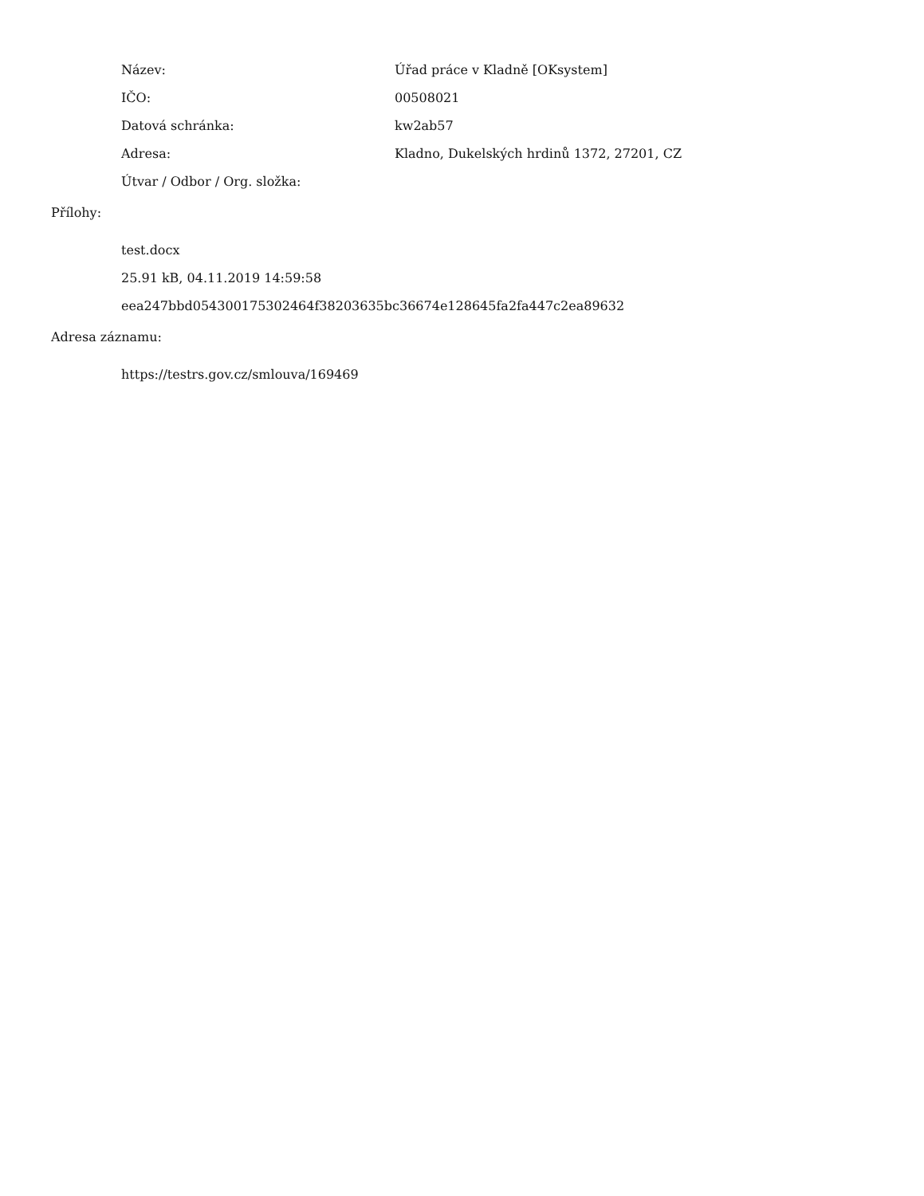| Název: | Úřad práce v Kladně [OKsystem] |
| IČO: | 00508021 |
| Datová schránka: | kw2ab57 |
| Adresa: | Kladno, Dukelských hrdinů 1372, 27201, CZ |
| Útvar / Odbor / Org. složka: | |
Přílohy:
test.docx
25.91 kB, 04.11.2019 14:59:58
eea247bbd054300175302464f38203635bc36674e128645fa2fa447c2ea89632
Adresa záznamu:
https://testrs.gov.cz/smlouva/169469